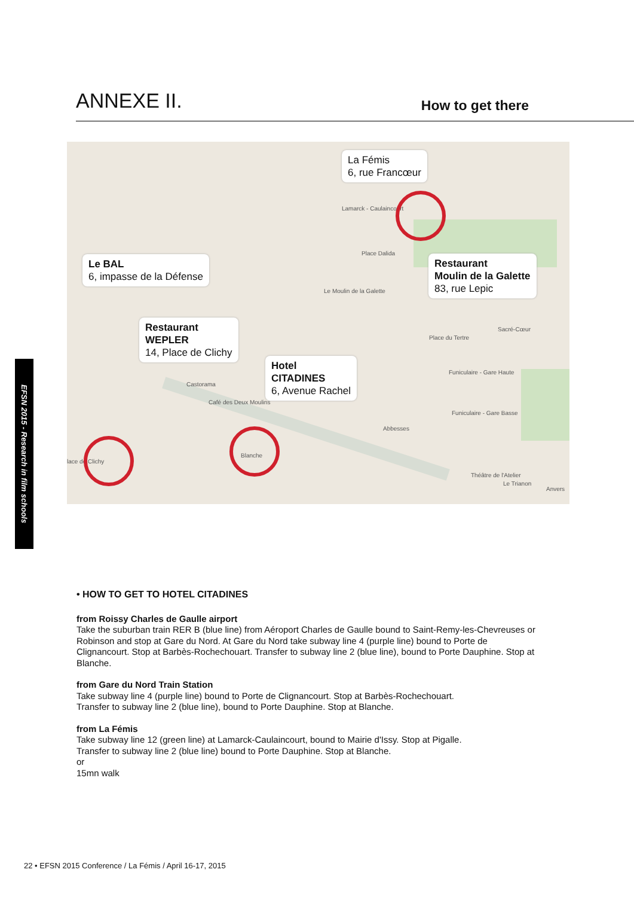ANNEXE II.
How to get there
La Fémis
6, rue Francœur
Le BAL
6, impasse de la Défense
Restaurant
Moulin de la Galette
83, rue Lepic
Restaurant
WEPLER
14, Place de Clichy
Hotel
CITADINES
6, Avenue Rachel
Lamarck - Caulaincourt
Place Dalida
Le Moulin de la Galette
Place du Tertre
Sacré-Cœur
Funiculaire - Gare Haute
Funiculaire - Gare Basse
Abbesses
Castorama
Café des Deux Moulins
Blanche
lace de Clichy
Théâtre de l'Atelier
Le Trianon
Anvers
EFSN 2015 - Research in film schools
• HOW TO GET TO HOTEL CITADINES
from Roissy Charles de Gaulle airport
Take the suburban train RER B (blue line) from Aéroport Charles de Gaulle bound to Saint-Remy-les-Chevreuses or Robinson and stop at Gare du Nord. At Gare du Nord take subway line 4 (purple line) bound to Porte de Clignancourt. Stop at Barbès-Rochechouart. Transfer to subway line 2 (blue line), bound to Porte Dauphine. Stop at Blanche.
from Gare du Nord Train Station
Take subway line 4 (purple line) bound to Porte de Clignancourt. Stop at Barbès-Rochechouart.
Transfer to subway line 2 (blue line), bound to Porte Dauphine. Stop at Blanche.
from La Fémis
Take subway line 12 (green line) at Lamarck-Caulaincourt, bound to Mairie d'Issy. Stop at Pigalle.
Transfer to subway line 2 (blue line) bound to Porte Dauphine. Stop at Blanche.
or
15mn walk
22 • EFSN 2015 Conference / La Fémis / April 16-17, 2015